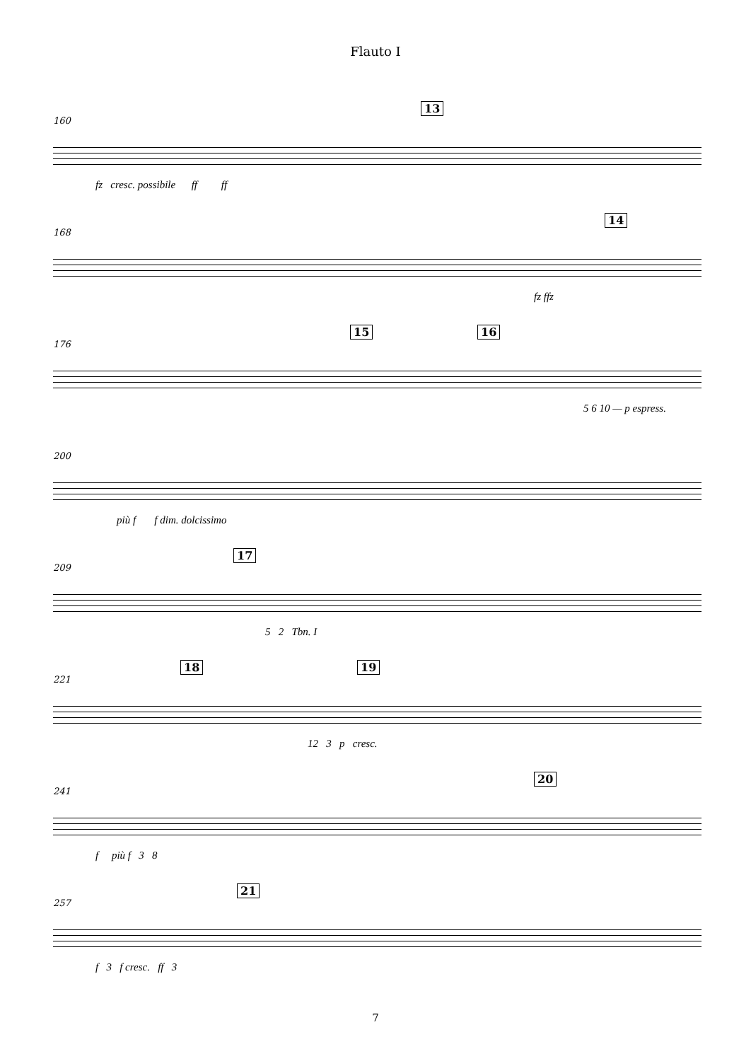Flauto I
160
13
fz cresc. possibile ff ff
168
14
fz ffz
176
15 16
5 6 10 — p espress.
200
più f f dim. dolcissimo
209
17
5 2 Tbn. I
221
18 19
12 3 p cresc.
241
20
f più f 3 8
257
21
f 3 f cresc. ff 3
7